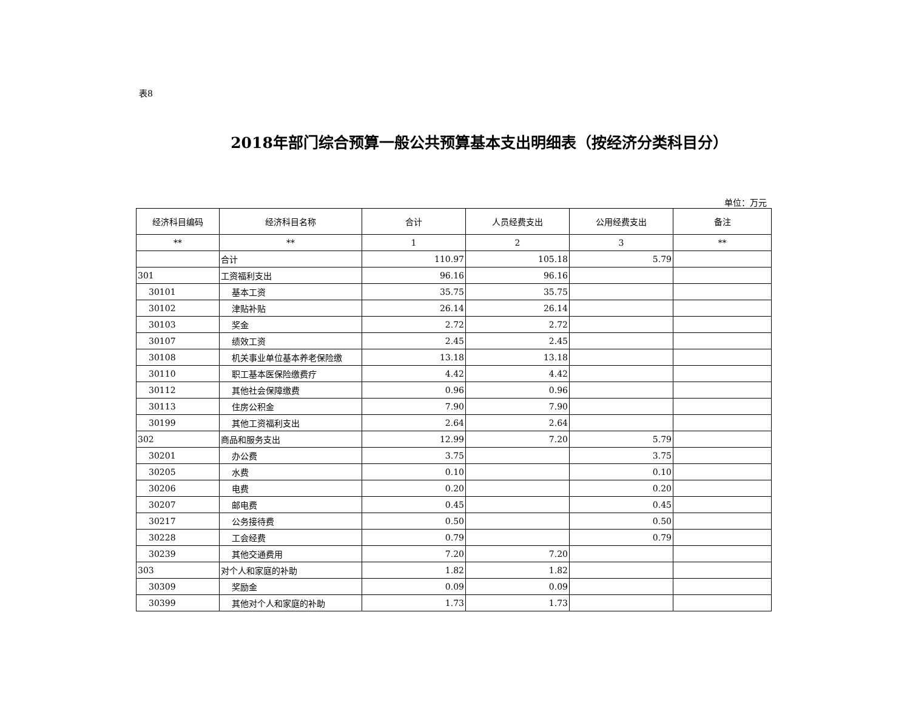表8
2018年部门综合预算一般公共预算基本支出明细表（按经济分类科目分）
单位：万元
| 经济科目编码 | 经济科目名称 | 合计 | 人员经费支出 | 公用经费支出 | 备注 |
| --- | --- | --- | --- | --- | --- |
| ** | ** | 1 | 2 | 3 | ** |
| | 合计 | 110.97 | 105.18 | 5.79 | |
| 301 | 工资福利支出 | 96.16 | 96.16 | | |
| 30101 | 基本工资 | 35.75 | 35.75 | | |
| 30102 | 津贴补贴 | 26.14 | 26.14 | | |
| 30103 | 奖金 | 2.72 | 2.72 | | |
| 30107 | 绩效工资 | 2.45 | 2.45 | | |
| 30108 | 机关事业单位基本养老保险缴 | 13.18 | 13.18 | | |
| 30110 | 职工基本医保险缴费疗 | 4.42 | 4.42 | | |
| 30112 | 其他社会保障缴费 | 0.96 | 0.96 | | |
| 30113 | 住房公积金 | 7.90 | 7.90 | | |
| 30199 | 其他工资福利支出 | 2.64 | 2.64 | | |
| 302 | 商品和服务支出 | 12.99 | 7.20 | 5.79 | |
| 30201 | 办公费 | 3.75 | | 3.75 | |
| 30205 | 水费 | 0.10 | | 0.10 | |
| 30206 | 电费 | 0.20 | | 0.20 | |
| 30207 | 邮电费 | 0.45 | | 0.45 | |
| 30217 | 公务接待费 | 0.50 | | 0.50 | |
| 30228 | 工会经费 | 0.79 | | 0.79 | |
| 30239 | 其他交通费用 | 7.20 | 7.20 | | |
| 303 | 对个人和家庭的补助 | 1.82 | 1.82 | | |
| 30309 | 奖励金 | 0.09 | 0.09 | | |
| 30399 | 其他对个人和家庭的补助 | 1.73 | 1.73 | | |